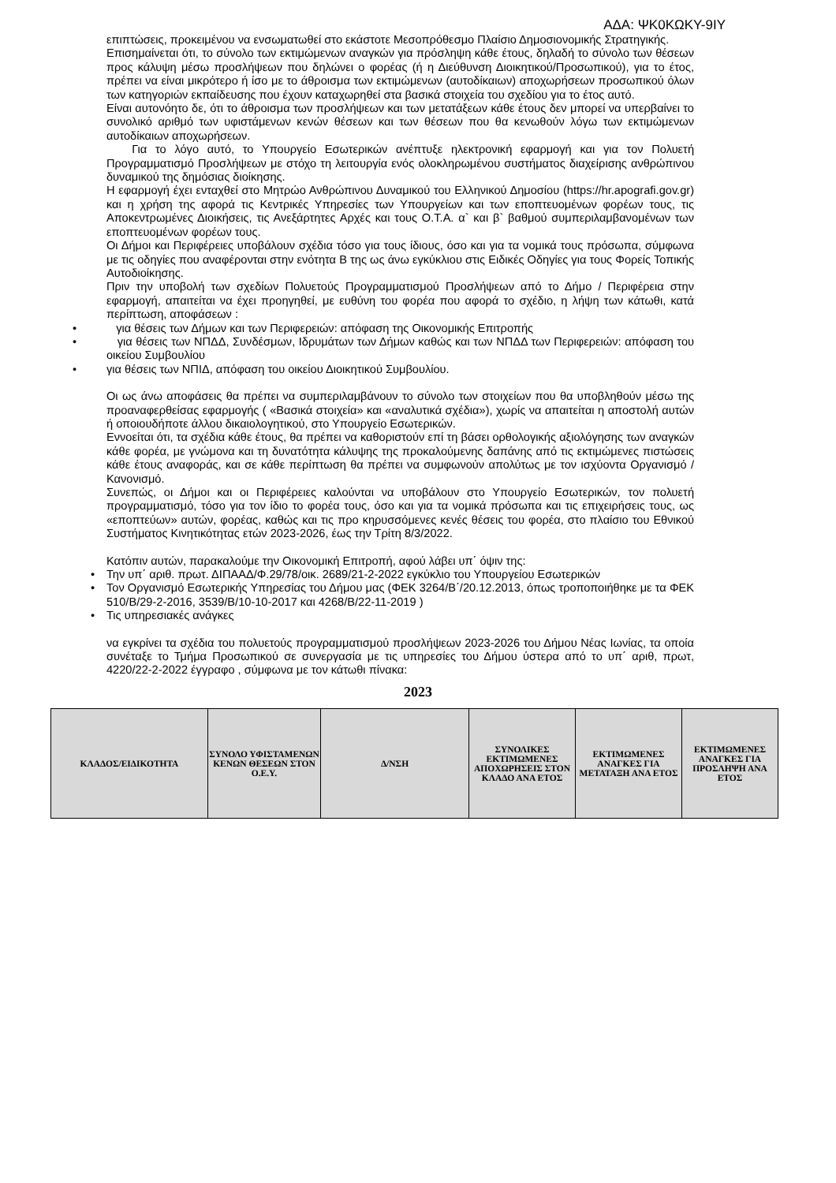ΑΔΑ: ΨΚ0ΚΩΚΥ-9ΙΥ
επιπτώσεις, προκειμένου να ενσωματωθεί στο εκάστοτε Μεσοπρόθεσμο Πλαίσιο Δημοσιονομικής Στρατηγικής.
Επισημαίνεται ότι, το σύνολο των εκτιμώμενων αναγκών για πρόσληψη κάθε έτους, δηλαδή το σύνολο των θέσεων προς κάλυψη μέσω προσλήψεων που δηλώνει ο φορέας (ή η Διεύθυνση Διοικητικού/Προσωπικού), για το έτος, πρέπει να είναι μικρότερο ή ίσο με το άθροισμα των εκτιμώμενων (αυτοδίκαιων) αποχωρήσεων προσωπικού όλων των κατηγοριών εκπαίδευσης που έχουν καταχωρηθεί στα βασικά στοιχεία του σχεδίου για το έτος αυτό.
Είναι αυτονόητο δε, ότι το άθροισμα των προσλήψεων και των μετατάξεων κάθε έτους δεν μπορεί να υπερβαίνει το συνολικό αριθμό των υφιστάμενων κενών θέσεων και των θέσεων που θα κενωθούν λόγω των εκτιμώμενων αυτοδίκαιων αποχωρήσεων.
Για το λόγο αυτό, το Υπουργείο Εσωτερικών ανέπτυξε ηλεκτρονική εφαρμογή και για τον Πολυετή Προγραμματισμό Προσλήψεων με στόχο τη λειτουργία ενός ολοκληρωμένου συστήματος διαχείρισης ανθρώπινου δυναμικού της δημόσιας διοίκησης.
Η εφαρμογή έχει ενταχθεί στο Μητρώο Ανθρώπινου Δυναμικού του Ελληνικού Δημοσίου (https://hr.apografi.gov.gr) και η χρήση της αφορά τις Κεντρικές Υπηρεσίες των Υπουργείων και των εποπτευομένων φορέων τους, τις Αποκεντρωμένες Διοικήσεις, τις Ανεξάρτητες Αρχές και τους Ο.Τ.Α. α` και β` βαθμού συμπεριλαμβανομένων των εποπτευομένων φορέων τους.
Οι Δήμοι και Περιφέρειες υποβάλουν σχέδια τόσο για τους ίδιους, όσο και για τα νομικά τους πρόσωπα, σύμφωνα με τις οδηγίες που αναφέρονται στην ενότητα Β της ως άνω εγκύκλιου στις Ειδικές Οδηγίες για τους Φορείς Τοπικής Αυτοδιοίκησης.
Πριν την υποβολή των σχεδίων Πολυετούς Προγραμματισμού Προσλήψεων από το Δήμο / Περιφέρεια στην εφαρμογή, απαιτείται να έχει προηγηθεί, με ευθύνη του φορέα που αφορά το σχέδιο, η λήψη των κάτωθι, κατά περίπτωση, αποφάσεων :
• για θέσεις των Δήμων και των Περιφερειών: απόφαση της Οικονομικής Επιτροπής
• για θέσεις των ΝΠΔΔ, Συνδέσμων, Ιδρυμάτων των Δήμων καθώς και των ΝΠΔΔ των Περιφερειών: απόφαση του οικείου Συμβουλίου
• για θέσεις των ΝΠΙΔ, απόφαση του οικείου Διοικητικού Συμβουλίου.
Οι ως άνω αποφάσεις θα πρέπει να συμπεριλαμβάνουν το σύνολο των στοιχείων που θα υποβληθούν μέσω της προαναφερθείσας εφαρμογής ( «Βασικά στοιχεία» και «αναλυτικά σχέδια»), χωρίς να απαιτείται η αποστολή αυτών ή οποιουδήποτε άλλου δικαιολογητικού, στο Υπουργείο Εσωτερικών.
Εννοείται ότι, τα σχέδια κάθε έτους, θα πρέπει να καθοριστούν επί τη βάσει ορθολογικής αξιολόγησης των αναγκών κάθε φορέα, με γνώμονα και τη δυνατότητα κάλυψης της προκαλούμενης δαπάνης από τις εκτιμώμενες πιστώσεις κάθε έτους αναφοράς, και σε κάθε περίπτωση θα πρέπει να συμφωνούν απολύτως με τον ισχύοντα Οργανισμό / Κανονισμό.
Συνεπώς, οι Δήμοι και οι Περιφέρειες καλούνται να υποβάλουν στο Υπουργείο Εσωτερικών, τον πολυετή προγραμματισμό, τόσο για τον ίδιο το φορέα τους, όσο και για τα νομικά πρόσωπα και τις επιχειρήσεις τους, ως «εποπτεύων» αυτών, φορέας, καθώς και τις προ κηρυσσόμενες κενές θέσεις του φορέα, στο πλαίσιο του Εθνικού Συστήματος Κινητικότητας ετών 2023-2026, έως την Τρίτη 8/3/2022.
Κατόπιν αυτών, παρακαλούμε την Οικονομική Επιτροπή, αφού λάβει υπ΄ όψιν της:
• Την υπ΄ αριθ. πρωτ. ΔΙΠΑΑΔ/Φ.29/78/οικ. 2689/21-2-2022 εγκύκλιο του Υπουργείου Εσωτερικών
• Τον Οργανισμό Εσωτερικής Υπηρεσίας του Δήμου μας (ΦΕΚ 3264/Β΄/20.12.2013, όπως τροποποιήθηκε με τα ΦΕΚ 510/Β/29-2-2016, 3539/Β/10-10-2017 και 4268/Β/22-11-2019 )
• Τις υπηρεσιακές ανάγκες
να εγκρίνει τα σχέδια του πολυετούς προγραμματισμού προσλήψεων 2023-2026 του Δήμου Νέας Ιωνίας, τα οποία συνέταξε το Τμήμα Προσωπικού σε συνεργασία με τις υπηρεσίες του Δήμου ύστερα από το υπ΄ αριθ, πρωτ, 4220/22-2-2022 έγγραφο , σύμφωνα με τον κάτωθι πίνακα:
2023
| ΚΛΑΔΟΣ/ΕΙΔΙΚΟΤΗΤΑ | ΣΥΝΟΛΟ ΥΦΙΣΤΑΜΕΝΩΝ ΚΕΝΩΝ ΘΕΣΕΩΝ ΣΤΟΝ Ο.Ε.Υ. | Δ/ΝΣΗ | ΣΥΝΟΛΙΚΕΣ ΕΚΤΙΜΩΜΕΝΕΣ ΑΠΟΧΩΡΗΣΕΙΣ ΣΤΟΝ ΚΛΑΔΟ ΑΝΑ ΕΤΟΣ | ΕΚΤΙΜΩΜΕΝΕΣ ΑΝΑΓΚΕΣ ΓΙΑ ΜΕΤΑΤΑΞΗ ΑΝΑ ΕΤΟΣ | ΕΚΤΙΜΩΜΕΝΕΣ ΑΝΑΓΚΕΣ ΓΙΑ ΠΡΟΣΛΗΨΗ ΑΝΑ ΕΤΟΣ |
| --- | --- | --- | --- | --- | --- |